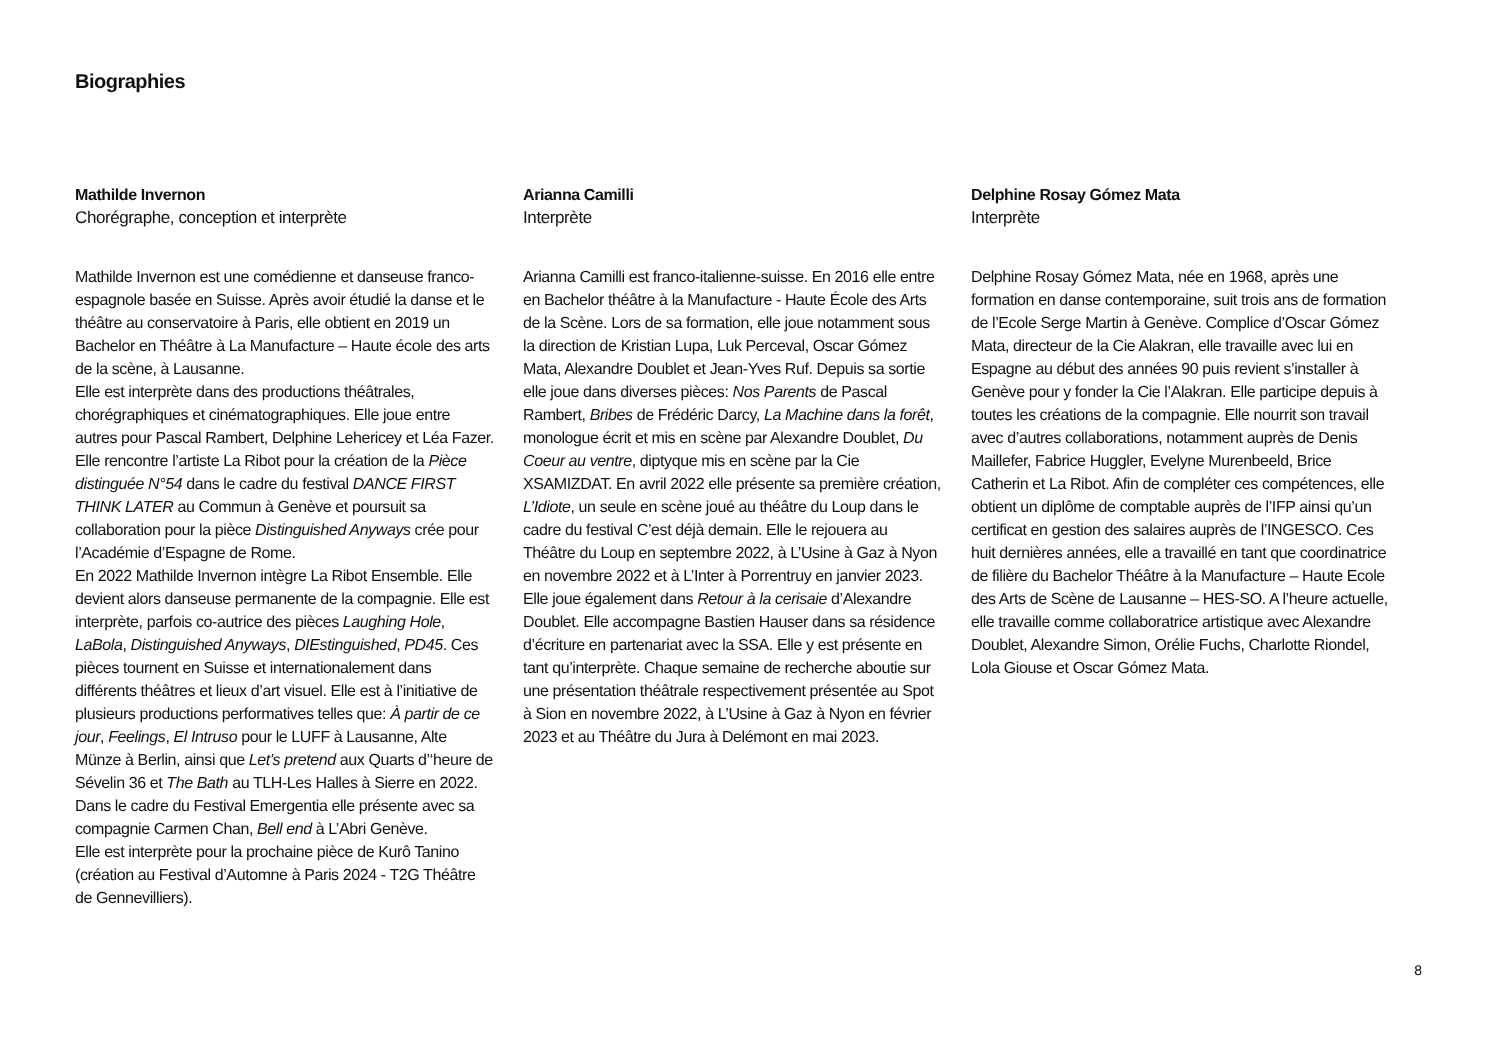Biographies
Mathilde Invernon
Chorégraphe, conception et interprète
Mathilde Invernon est une comédienne et danseuse franco-espagnole basée en Suisse. Après avoir étudié la danse et le théâtre au conservatoire à Paris, elle obtient en 2019 un Bachelor en Théâtre à La Manufacture – Haute école des arts de la scène, à Lausanne.
Elle est interprète dans des productions théâtrales, chorégraphiques et cinématographiques. Elle joue entre autres pour Pascal Rambert, Delphine Lehericey et Léa Fazer. Elle rencontre l’artiste La Ribot pour la création de la Pièce distinguée N°54 dans le cadre du festival DANCE FIRST THINK LATER au Commun à Genève et poursuit sa collaboration pour la pièce Distinguished Anyways crée pour l’Académie d’Espagne de Rome.
En 2022 Mathilde Invernon intègre La Ribot Ensemble. Elle devient alors danseuse permanente de la compagnie. Elle est interprète, parfois co-autrice des pièces Laughing Hole, LaBola, Distinguished Anyways, DIEstinguished, PD45. Ces pièces tournent en Suisse et internationalement dans différents théâtres et lieux d’art visuel. Elle est à l’initiative de plusieurs productions performatives telles que: À partir de ce jour, Feelings, El Intruso pour le LUFF à Lausanne, Alte Münze à Berlin, ainsi que Let’s pretend aux Quarts d’‘heure de Sévelin 36 et The Bath au TLH-Les Halles à Sierre en 2022.
Dans le cadre du Festival Emergentia elle présente avec sa compagnie Carmen Chan, Bell end à L’Abri Genève.
Elle est interprète pour la prochaine pièce de Kurô Tanino (création au Festival d’Automne à Paris 2024 - T2G Théâtre de Gennevilliers).
Arianna Camilli
Interprète
Arianna Camilli est franco-italienne-suisse. En 2016 elle entre en Bachelor théâtre à la Manufacture - Haute École des Arts de la Scène. Lors de sa formation, elle joue notamment sous la direction de Kristian Lupa, Luk Perceval, Oscar Gómez Mata, Alexandre Doublet et Jean-Yves Ruf. Depuis sa sortie elle joue dans diverses pièces: Nos Parents de Pascal Rambert, Bribes de Frédéric Darcy, La Machine dans la forêt, monologue écrit et mis en scène par Alexandre Doublet, Du Coeur au ventre, diptyque mis en scène par la Cie XSAMIZDAT. En avril 2022 elle présente sa première création, L’Idiote, un seule en scène joué au théâtre du Loup dans le cadre du festival C’est déjà demain. Elle le rejouera au Théâtre du Loup en septembre 2022, à L’Usine à Gaz à Nyon en novembre 2022 et à L’Inter à Porrentruy en janvier 2023. Elle joue également dans Retour à la cerisaie d’Alexandre Doublet. Elle accompagne Bastien Hauser dans sa résidence d’écriture en partenariat avec la SSA. Elle y est présente en tant qu’interprète. Chaque semaine de recherche aboutie sur une présentation théâtrale respectivement présentée au Spot à Sion en novembre 2022, à L’Usine à Gaz à Nyon en février 2023 et au Théâtre du Jura à Delémont en mai 2023.
Delphine Rosay Gómez Mata
Interprète
Delphine Rosay Gómez Mata, née en 1968, après une formation en danse contemporaine, suit trois ans de formation de l’Ecole Serge Martin à Genève. Complice d’Oscar Gómez Mata, directeur de la Cie Alakran, elle travaille avec lui en Espagne au début des années 90 puis revient s’installer à Genève pour y fonder la Cie l’Alakran. Elle participe depuis à toutes les créations de la compagnie. Elle nourrit son travail avec d’autres collaborations, notamment auprès de Denis Maillefer, Fabrice Huggler, Evelyne Murenbeeld, Brice Catherin et La Ribot. Afin de compléter ces compétences, elle obtient un diplôme de comptable auprès de l’IFP ainsi qu’un certificat en gestion des salaires auprès de l’INGESCO. Ces huit dernières années, elle a travaillé en tant que coordinatrice de filière du Bachelor Théâtre à la Manufacture – Haute Ecole des Arts de Scène de Lausanne – HES-SO. A l’heure actuelle, elle travaille comme collaboratrice artistique avec Alexandre Doublet, Alexandre Simon, Orélie Fuchs, Charlotte Riondel, Lola Giouse et Oscar Gómez Mata.
8